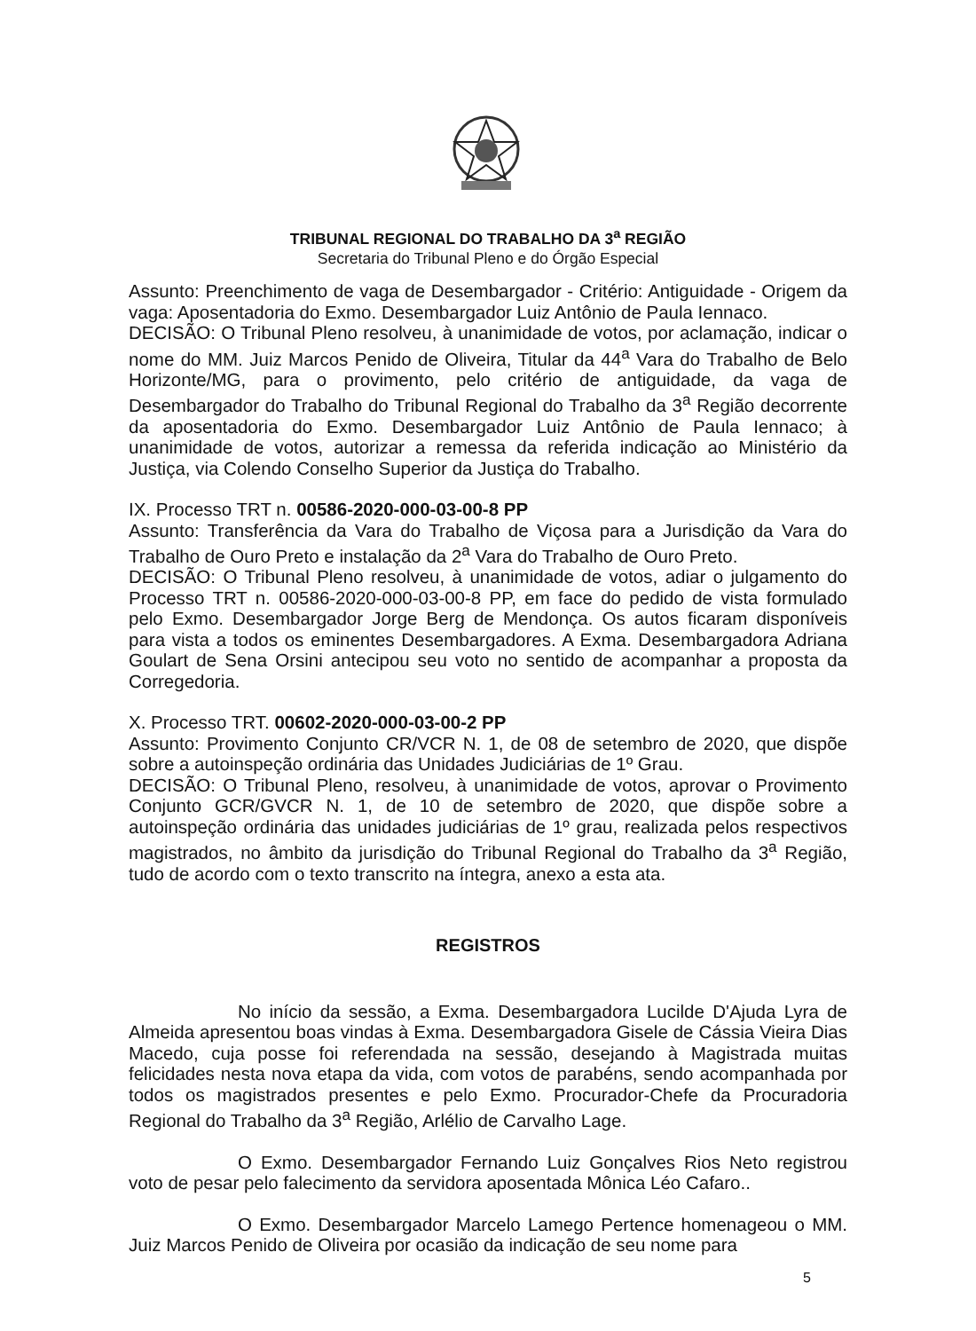TRIBUNAL REGIONAL DO TRABALHO DA 3<sup>a</sup> REGIÃO
Secretaria do Tribunal Pleno e do Órgão Especial
Assunto: Preenchimento de vaga de Desembargador - Critério: Antiguidade - Origem da vaga: Aposentadoria do Exmo. Desembargador Luiz Antônio de Paula Iennaco.
DECISÃO: O Tribunal Pleno resolveu, à unanimidade de votos, por aclamação, indicar o nome do MM. Juiz Marcos Penido de Oliveira, Titular da 44<sup>a</sup> Vara do Trabalho de Belo Horizonte/MG, para o provimento, pelo critério de antiguidade, da vaga de Desembargador do Trabalho do Tribunal Regional do Trabalho da 3<sup>a</sup> Região decorrente da aposentadoria do Exmo. Desembargador Luiz Antônio de Paula Iennaco; à unanimidade de votos, autorizar a remessa da referida indicação ao Ministério da Justiça, via Colendo Conselho Superior da Justiça do Trabalho.
IX. Processo TRT n. 00586-2020-000-03-00-8 PP
Assunto: Transferência da Vara do Trabalho de Viçosa para a Jurisdição da Vara do Trabalho de Ouro Preto e instalação da 2<sup>a</sup> Vara do Trabalho de Ouro Preto.
DECISÃO: O Tribunal Pleno resolveu, à unanimidade de votos, adiar o julgamento do Processo TRT n. 00586-2020-000-03-00-8 PP, em face do pedido de vista formulado pelo Exmo. Desembargador Jorge Berg de Mendonça. Os autos ficaram disponíveis para vista a todos os eminentes Desembargadores. A Exma. Desembargadora Adriana Goulart de Sena Orsini antecipou seu voto no sentido de acompanhar a proposta da Corregedoria.
X. Processo TRT. 00602-2020-000-03-00-2 PP
Assunto: Provimento Conjunto CR/VCR N. 1, de 08 de setembro de 2020, que dispõe sobre a autoinspeção ordinária das Unidades Judiciárias de 1º Grau.
DECISÃO: O Tribunal Pleno, resolveu, à unanimidade de votos, aprovar o Provimento Conjunto GCR/GVCR N. 1, de 10 de setembro de 2020, que dispõe sobre a autoinspeção ordinária das unidades judiciárias de 1º grau, realizada pelos respectivos magistrados, no âmbito da jurisdição do Tribunal Regional do Trabalho da 3<sup>a</sup> Região, tudo de acordo com o texto transcrito na íntegra, anexo a esta ata.
REGISTROS
No início da sessão, a Exma. Desembargadora Lucilde D'Ajuda Lyra de Almeida apresentou boas vindas à Exma. Desembargadora Gisele de Cássia Vieira Dias Macedo, cuja posse foi referendada na sessão, desejando à Magistrada muitas felicidades nesta nova etapa da vida, com votos de parabéns, sendo acompanhada por todos os magistrados presentes e pelo Exmo. Procurador-Chefe da Procuradoria Regional do Trabalho da 3<sup>a</sup> Região, Arlélio de Carvalho Lage.
O Exmo. Desembargador Fernando Luiz Gonçalves Rios Neto registrou voto de pesar pelo falecimento da servidora aposentada Mônica Léo Cafaro..
O Exmo. Desembargador Marcelo Lamego Pertence homenageou o MM. Juiz Marcos Penido de Oliveira por ocasião da indicação de seu nome para
5